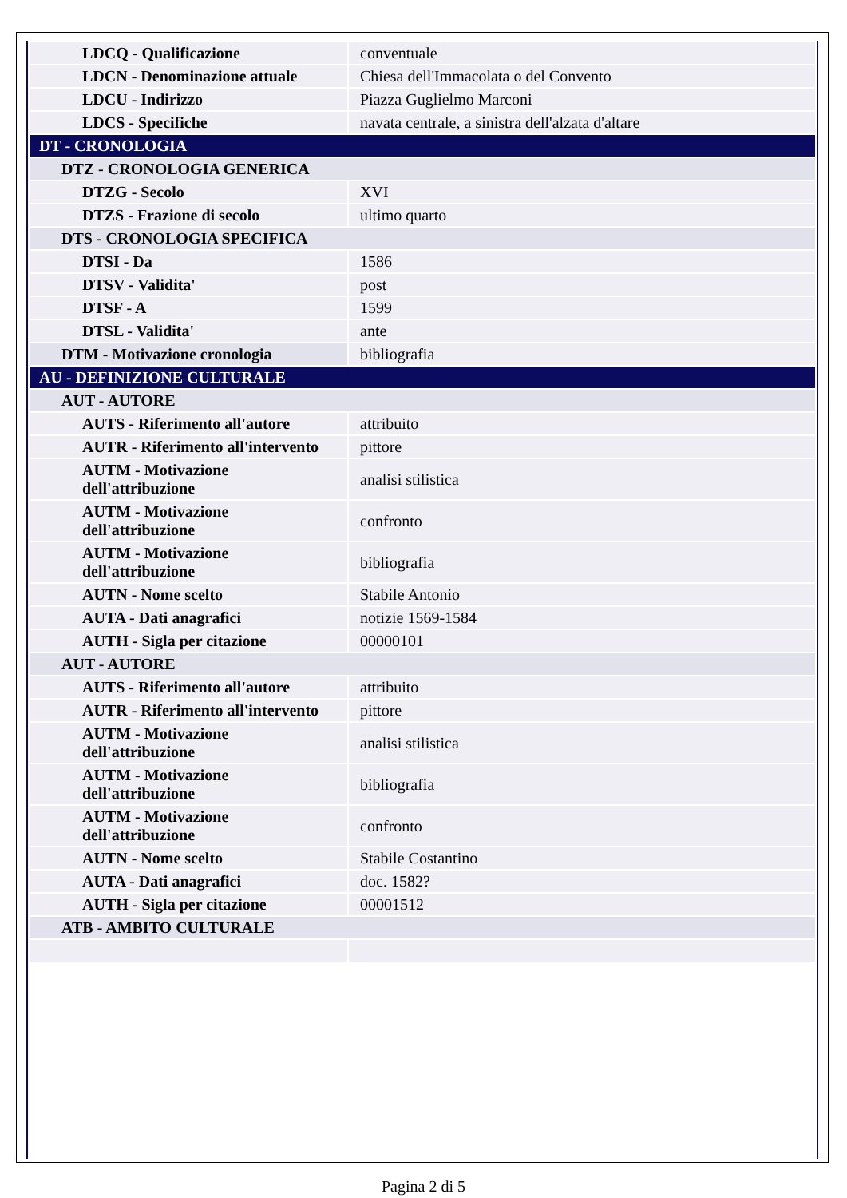| LDCQ - Qualificazione | conventuale |
| LDCN - Denominazione attuale | Chiesa dell'Immacolata o del Convento |
| LDCU - Indirizzo | Piazza Guglielmo Marconi |
| LDCS - Specifiche | navata centrale, a sinistra dell'alzata d'altare |
| DT - CRONOLOGIA | |
| DTZ - CRONOLOGIA GENERICA | |
| DTZG - Secolo | XVI |
| DTZS - Frazione di secolo | ultimo quarto |
| DTS - CRONOLOGIA SPECIFICA | |
| DTSI - Da | 1586 |
| DTSV - Validita' | post |
| DTSF - A | 1599 |
| DTSL - Validita' | ante |
| DTM - Motivazione cronologia | bibliografia |
| AU - DEFINIZIONE CULTURALE | |
| AUT - AUTORE | |
| AUTS - Riferimento all'autore | attribuito |
| AUTR - Riferimento all'intervento | pittore |
| AUTM - Motivazione dell'attribuzione | analisi stilistica |
| AUTM - Motivazione dell'attribuzione | confronto |
| AUTM - Motivazione dell'attribuzione | bibliografia |
| AUTN - Nome scelto | Stabile Antonio |
| AUTA - Dati anagrafici | notizie 1569-1584 |
| AUTH - Sigla per citazione | 00000101 |
| AUT - AUTORE | |
| AUTS - Riferimento all'autore | attribuito |
| AUTR - Riferimento all'intervento | pittore |
| AUTM - Motivazione dell'attribuzione | analisi stilistica |
| AUTM - Motivazione dell'attribuzione | bibliografia |
| AUTM - Motivazione dell'attribuzione | confronto |
| AUTN - Nome scelto | Stabile Costantino |
| AUTA - Dati anagrafici | doc. 1582? |
| AUTH - Sigla per citazione | 00001512 |
| ATB - AMBITO CULTURALE | |
Pagina 2 di 5